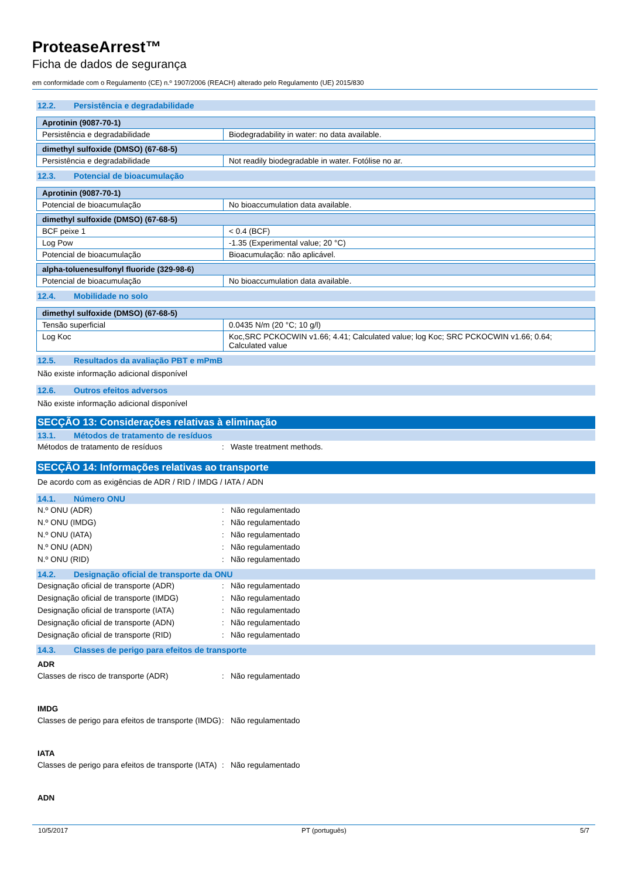ProteaseArrest™
Ficha de dados de segurança
em conformidade com o Regulamento (CE) n.º 1907/2006 (REACH) alterado pelo Regulamento (UE) 2015/830
12.2. Persistência e degradabilidade
| Aprotinin (9087-70-1) | |
| --- | --- |
| Persistência e degradabilidade | Biodegradability in water: no data available. |
| dimethyl sulfoxide (DMSO) (67-68-5) | |
| --- | --- |
| Persistência e degradabilidade | Not readily biodegradable in water. Fotólise no ar. |
12.3. Potencial de bioacumulação
| Aprotinin (9087-70-1) | |
| --- | --- |
| Potencial de bioacumulação | No bioaccumulation data available. |
| dimethyl sulfoxide (DMSO) (67-68-5) | |
| --- | --- |
| BCF peixe 1 | < 0.4 (BCF) |
| Log Pow | -1.35 (Experimental value; 20 °C) |
| Potencial de bioacumulação | Bioacumulação: não aplicável. |
| alpha-toluenesulfonyl fluoride (329-98-6) | |
| --- | --- |
| Potencial de bioacumulação | No bioaccumulation data available. |
12.4. Mobilidade no solo
| dimethyl sulfoxide (DMSO) (67-68-5) | |
| --- | --- |
| Tensão superficial | 0.0435 N/m (20 °C; 10 g/l) |
| Log Koc | Koc,SRC PCKOCWIN v1.66; 4.41; Calculated value; log Koc; SRC PCKOCWIN v1.66; 0.64; Calculated value |
12.5. Resultados da avaliação PBT e mPmB
Não existe informação adicional disponível
12.6. Outros efeitos adversos
Não existe informação adicional disponível
SECÇÃO 13: Considerações relativas à eliminação
13.1. Métodos de tratamento de resíduos
Métodos de tratamento de resíduos : Waste treatment methods.
SECÇÃO 14: Informações relativas ao transporte
De acordo com as exigências de ADR / RID / IMDG / IATA / ADN
14.1. Número ONU
N.º ONU (ADR) : Não regulamentado
N.º ONU (IMDG) : Não regulamentado
N.º ONU (IATA) : Não regulamentado
N.º ONU (ADN) : Não regulamentado
N.º ONU (RID) : Não regulamentado
14.2. Designação oficial de transporte da ONU
Designação oficial de transporte (ADR) : Não regulamentado
Designação oficial de transporte (IMDG)
: Não regulamentado
Designação oficial de transporte (IATA)
: Não regulamentado
Designação oficial de transporte (ADN) : Não regulamentado
Designação oficial de transporte (RID) : Não regulamentado
14.3. Classes de perigo para efeitos de transporte
ADR
Classes de risco de transporte (ADR) : Não regulamentado
IMDG
Classes de perigo para efeitos de transporte (IMDG)
: Não regulamentado
IATA
Classes de perigo para efeitos de transporte (IATA)
: Não regulamentado
ADN
10/5/2017 PT (português) 5/7